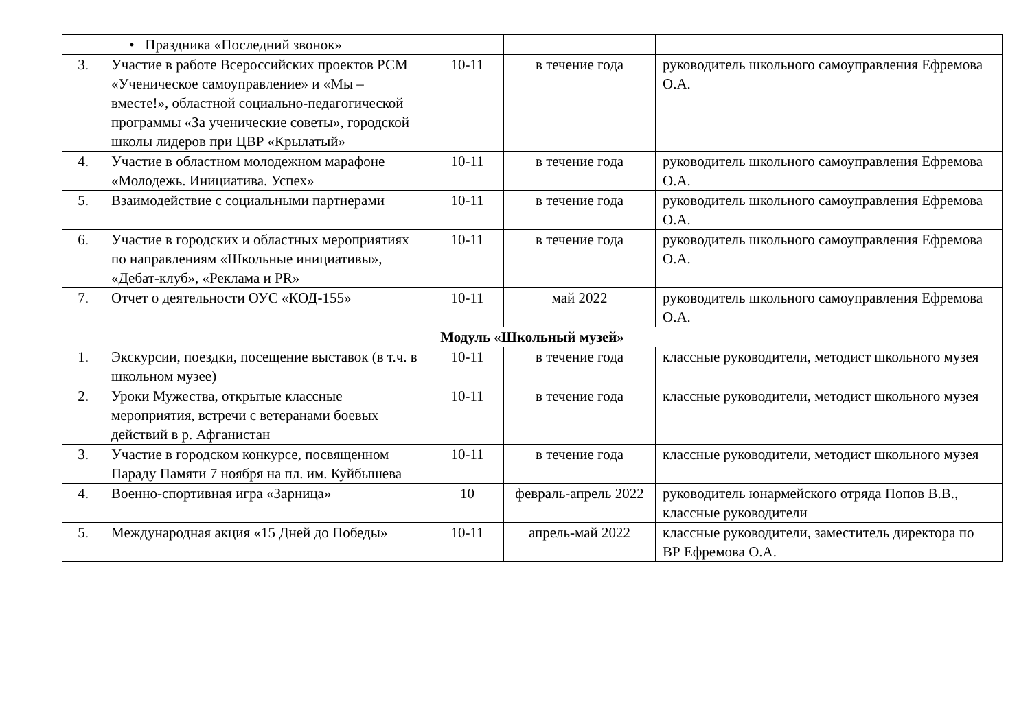| | • Праздника «Последний звонок» | | | |
| 3. | Участие в работе Всероссийских проектов РСМ «Ученическое самоуправление» и «Мы – вместе!», областной социально-педагогической программы «За ученические советы», городской школы лидеров при ЦВР «Крылатый» | 10-11 | в течение года | руководитель школьного самоуправления Ефремова О.А. |
| 4. | Участие в областном молодежном марафоне «Молодежь. Инициатива. Успех» | 10-11 | в течение года | руководитель школьного самоуправления Ефремова О.А. |
| 5. | Взаимодействие с социальными партнерами | 10-11 | в течение года | руководитель школьного самоуправления Ефремова О.А. |
| 6. | Участие в городских и областных мероприятиях по направлениям «Школьные инициативы», «Дебат-клуб», «Реклама и PR» | 10-11 | в течение года | руководитель школьного самоуправления Ефремова О.А. |
| 7. | Отчет о деятельности ОУС «КОД-155» | 10-11 | май 2022 | руководитель школьного самоуправления Ефремова О.А. |
| Модуль «Школьный музей» | | | | |
| 1. | Экскурсии, поездки, посещение выставок (в т.ч. в школьном музее) | 10-11 | в течение года | классные руководители, методист школьного музея |
| 2. | Уроки Мужества, открытые классные мероприятия, встречи с ветеранами боевых действий в р. Афганистан | 10-11 | в течение года | классные руководители, методист школьного музея |
| 3. | Участие в городском конкурсе, посвященном Параду Памяти 7 ноября на пл. им. Куйбышева | 10-11 | в течение года | классные руководители, методист школьного музея |
| 4. | Военно-спортивная игра «Зарница» | 10 | февраль-апрель 2022 | руководитель юнармейского отряда Попов В.В., классные руководители |
| 5. | Международная акция «15 Дней до Победы» | 10-11 | апрель-май 2022 | классные руководители, заместитель директора по ВР Ефремова О.А. |